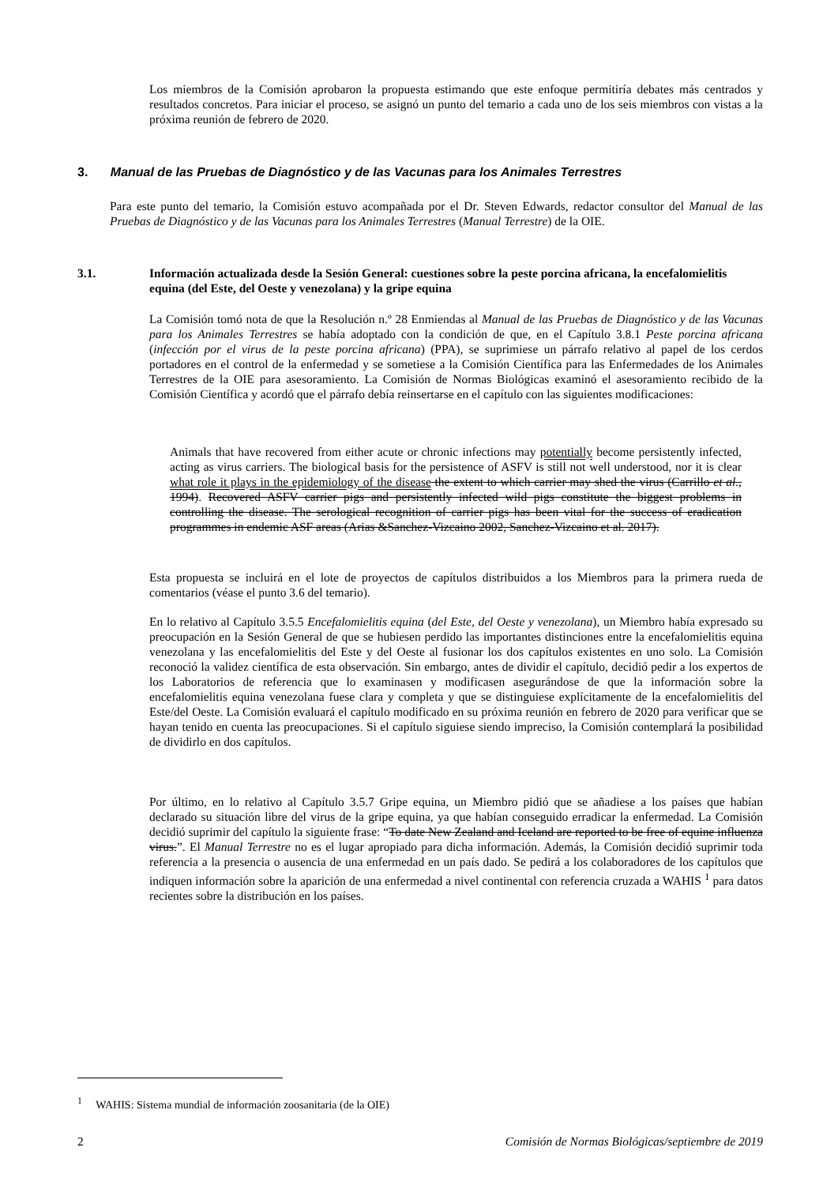Los miembros de la Comisión aprobaron la propuesta estimando que este enfoque permitiría debates más centrados y resultados concretos. Para iniciar el proceso, se asignó un punto del temario a cada uno de los seis miembros con vistas a la próxima reunión de febrero de 2020.
3. Manual de las Pruebas de Diagnóstico y de las Vacunas para los Animales Terrestres
Para este punto del temario, la Comisión estuvo acompañada por el Dr. Steven Edwards, redactor consultor del Manual de las Pruebas de Diagnóstico y de las Vacunas para los Animales Terrestres (Manual Terrestre) de la OIE.
3.1. Información actualizada desde la Sesión General: cuestiones sobre la peste porcina africana, la encefalomielitis equina (del Este, del Oeste y venezolana) y la gripe equina
La Comisión tomó nota de que la Resolución n.º 28 Enmiendas al Manual de las Pruebas de Diagnóstico y de las Vacunas para los Animales Terrestres se había adoptado con la condición de que, en el Capítulo 3.8.1 Peste porcina africana (infección por el virus de la peste porcina africana) (PPA), se suprimiese un párrafo relativo al papel de los cerdos portadores en el control de la enfermedad y se sometiese a la Comisión Científica para las Enfermedades de los Animales Terrestres de la OIE para asesoramiento. La Comisión de Normas Biológicas examinó el asesoramiento recibido de la Comisión Científica y acordó que el párrafo debía reinsertarse en el capítulo con las siguientes modificaciones:
Animals that have recovered from either acute or chronic infections may potentially become persistently infected, acting as virus carriers. The biological basis for the persistence of ASFV is still not well understood, nor it is clear what role it plays in the epidemiology of the disease the extent to which carrier may shed the virus (Carrillo et al., 1994). Recovered ASFV carrier pigs and persistently infected wild pigs constitute the biggest problems in controlling the disease. The serological recognition of carrier pigs has been vital for the success of eradication programmes in endemic ASF areas (Arias &Sanchez-Vizcaino 2002, Sanchez-Vizcaino et al. 2017).
Esta propuesta se incluirá en el lote de proyectos de capítulos distribuidos a los Miembros para la primera rueda de comentarios (véase el punto 3.6 del temario).
En lo relativo al Capítulo 3.5.5 Encefalomielitis equina (del Este, del Oeste y venezolana), un Miembro había expresado su preocupación en la Sesión General de que se hubiesen perdido las importantes distinciones entre la encefalomielitis equina venezolana y las encefalomielitis del Este y del Oeste al fusionar los dos capítulos existentes en uno solo. La Comisión reconoció la validez científica de esta observación. Sin embargo, antes de dividir el capítulo, decidió pedir a los expertos de los Laboratorios de referencia que lo examinasen y modificasen asegurándose de que la información sobre la encefalomielitis equina venezolana fuese clara y completa y que se distinguiese explícitamente de la encefalomielitis del Este/del Oeste. La Comisión evaluará el capítulo modificado en su próxima reunión en febrero de 2020 para verificar que se hayan tenido en cuenta las preocupaciones. Si el capítulo siguiese siendo impreciso, la Comisión contemplará la posibilidad de dividirlo en dos capítulos.
Por último, en lo relativo al Capítulo 3.5.7 Gripe equina, un Miembro pidió que se añadiese a los países que habían declarado su situación libre del virus de la gripe equina, ya que habían conseguido erradicar la enfermedad. La Comisión decidió suprimir del capítulo la siguiente frase: “To date New Zealand and Iceland are reported to be free of equine influenza virus.”. El Manual Terrestre no es el lugar apropiado para dicha información. Además, la Comisión decidió suprimir toda referencia a la presencia o ausencia de una enfermedad en un país dado. Se pedirá a los colaboradores de los capítulos que indiquen información sobre la aparición de una enfermedad a nivel continental con referencia cruzada a WAHIS <sup>1</sup> para datos recientes sobre la distribución en los países.
<sup>1</sup> WAHIS: Sistema mundial de información zoosanitaria (de la OIE)
2 Comisión de Normas Biológicas/septiembre de 2019